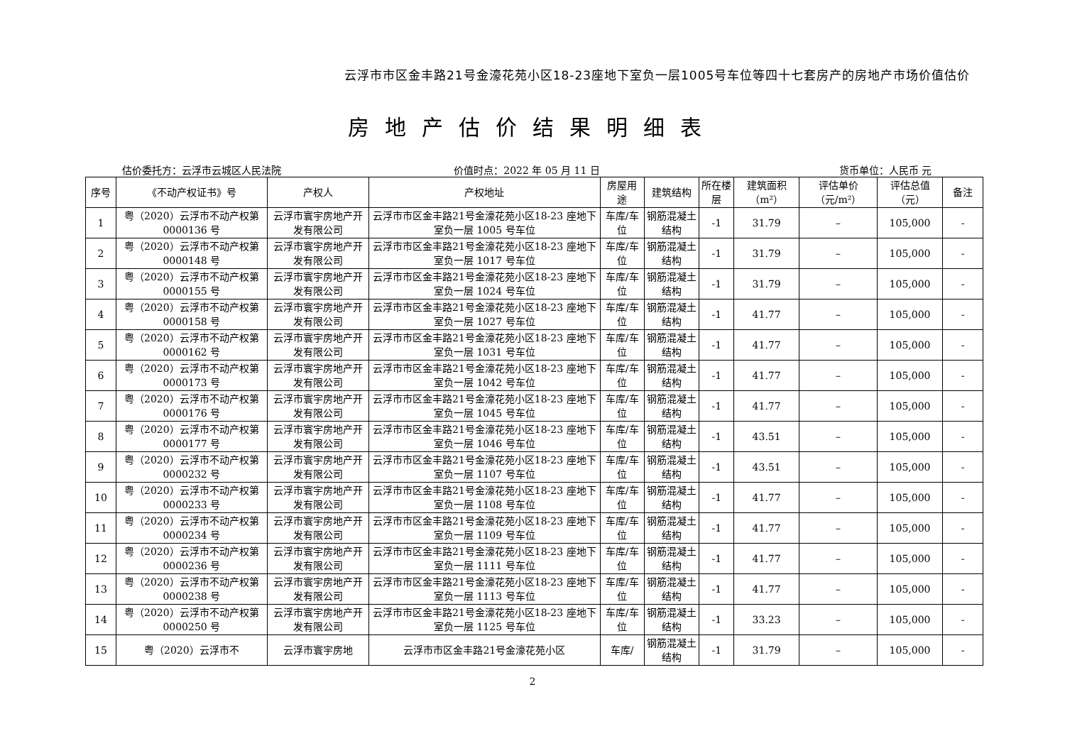云浮市市区金丰路21号金濠花苑小区18-23座地下室负一层1005号车位等四十七套房产的房地产市场价值估价
房地产估价结果明细表
估价委托方：云浮市云城区人民法院 价值时点：2022 年 05 月 11 日 货币单位：人民币 元
| 序号 | 《不动产权证书》号 | 产权人 | 产权地址 | 房屋用途 | 建筑结构 | 所在楼层 | 建筑面积（m²） | 评估单价（元/m²） | 评估总值（元） | 备注 |
| --- | --- | --- | --- | --- | --- | --- | --- | --- | --- | --- |
| 1 | 粤（2020）云浮市不动产权第 0000136 号 | 云浮市寰宇房地产开发有限公司 | 云浮市市区金丰路21号金濠花苑小区18-23 座地下室负一层 1005 号车位 | 车库/车位 | 钢筋混凝土结构 | -1 | 31.79 | – | 105,000 | - |
| 2 | 粤（2020）云浮市不动产权第 0000148 号 | 云浮市寰宇房地产开发有限公司 | 云浮市市区金丰路21号金濠花苑小区18-23 座地下室负一层 1017 号车位 | 车库/车位 | 钢筋混凝土结构 | -1 | 31.79 | – | 105,000 | - |
| 3 | 粤（2020）云浮市不动产权第 0000155 号 | 云浮市寰宇房地产开发有限公司 | 云浮市市区金丰路21号金濠花苑小区18-23 座地下室负一层 1024 号车位 | 车库/车位 | 钢筋混凝土结构 | -1 | 31.79 | – | 105,000 | - |
| 4 | 粤（2020）云浮市不动产权第 0000158 号 | 云浮市寰宇房地产开发有限公司 | 云浮市市区金丰路21号金濠花苑小区18-23 座地下室负一层 1027 号车位 | 车库/车位 | 钢筋混凝土结构 | -1 | 41.77 | – | 105,000 | - |
| 5 | 粤（2020）云浮市不动产权第 0000162 号 | 云浮市寰宇房地产开发有限公司 | 云浮市市区金丰路21号金濠花苑小区18-23 座地下室负一层 1031 号车位 | 车库/车位 | 钢筋混凝土结构 | -1 | 41.77 | – | 105,000 | - |
| 6 | 粤（2020）云浮市不动产权第 0000173 号 | 云浮市寰宇房地产开发有限公司 | 云浮市市区金丰路21号金濠花苑小区18-23 座地下室负一层 1042 号车位 | 车库/车位 | 钢筋混凝土结构 | -1 | 41.77 | – | 105,000 | - |
| 7 | 粤（2020）云浮市不动产权第 0000176 号 | 云浮市寰宇房地产开发有限公司 | 云浮市市区金丰路21号金濠花苑小区18-23 座地下室负一层 1045 号车位 | 车库/车位 | 钢筋混凝土结构 | -1 | 41.77 | – | 105,000 | - |
| 8 | 粤（2020）云浮市不动产权第 0000177 号 | 云浮市寰宇房地产开发有限公司 | 云浮市市区金丰路21号金濠花苑小区18-23 座地下室负一层 1046 号车位 | 车库/车位 | 钢筋混凝土结构 | -1 | 43.51 | – | 105,000 | - |
| 9 | 粤（2020）云浮市不动产权第 0000232 号 | 云浮市寰宇房地产开发有限公司 | 云浮市市区金丰路21号金濠花苑小区18-23 座地下室负一层 1107 号车位 | 车库/车位 | 钢筋混凝土结构 | -1 | 43.51 | – | 105,000 | - |
| 10 | 粤（2020）云浮市不动产权第 0000233 号 | 云浮市寰宇房地产开发有限公司 | 云浮市市区金丰路21号金濠花苑小区18-23 座地下室负一层 1108 号车位 | 车库/车位 | 钢筋混凝土结构 | -1 | 41.77 | – | 105,000 | - |
| 11 | 粤（2020）云浮市不动产权第 0000234 号 | 云浮市寰宇房地产开发有限公司 | 云浮市市区金丰路21号金濠花苑小区18-23 座地下室负一层 1109 号车位 | 车库/车位 | 钢筋混凝土结构 | -1 | 41.77 | – | 105,000 | - |
| 12 | 粤（2020）云浮市不动产权第 0000236 号 | 云浮市寰宇房地产开发有限公司 | 云浮市市区金丰路21号金濠花苑小区18-23 座地下室负一层 1111 号车位 | 车库/车位 | 钢筋混凝土结构 | -1 | 41.77 | – | 105,000 | - |
| 13 | 粤（2020）云浮市不动产权第 0000238 号 | 云浮市寰宇房地产开发有限公司 | 云浮市市区金丰路21号金濠花苑小区18-23 座地下室负一层 1113 号车位 | 车库/车位 | 钢筋混凝土结构 | -1 | 41.77 | – | 105,000 | - |
| 14 | 粤（2020）云浮市不动产权第 0000250 号 | 云浮市寰宇房地产开发有限公司 | 云浮市市区金丰路21号金濠花苑小区18-23 座地下室负一层 1125 号车位 | 车库/车位 | 钢筋混凝土结构 | -1 | 33.23 | – | 105,000 | - |
| 15 | 粤（2020）云浮市不 | 云浮市寰宇房地 | 云浮市市区金丰路21号金濠花苑小区 | 车库/ | 钢筋混凝土结构 | -1 | 31.79 | – | 105,000 | - |
2